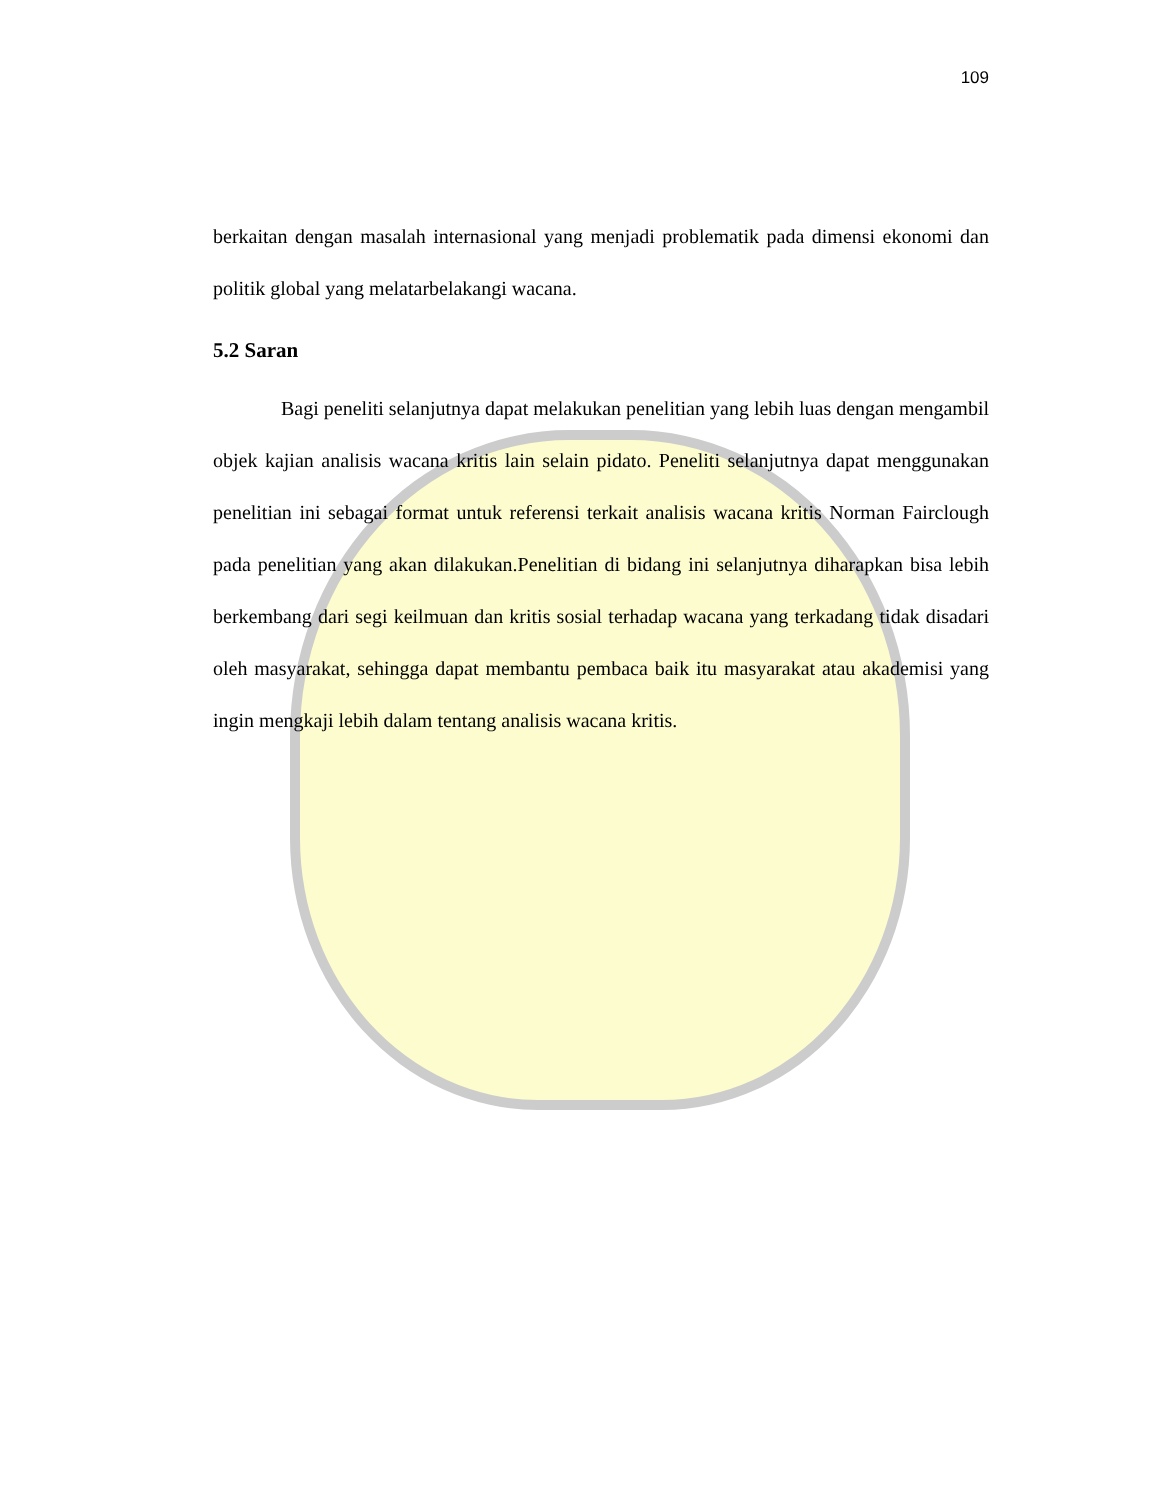109
berkaitan dengan masalah internasional yang menjadi problematik pada dimensi ekonomi dan politik global yang melatarbelakangi wacana.
5.2 Saran
Bagi peneliti selanjutnya dapat melakukan penelitian yang lebih luas dengan mengambil objek kajian analisis wacana kritis lain selain pidato. Peneliti selanjutnya dapat menggunakan penelitian ini sebagai format untuk referensi terkait analisis wacana kritis Norman Fairclough pada penelitian yang akan dilakukan.Penelitian di bidang ini selanjutnya diharapkan bisa lebih berkembang dari segi keilmuan dan kritis sosial terhadap wacana yang terkadang tidak disadari oleh masyarakat, sehingga dapat membantu pembaca baik itu masyarakat atau akademisi yang ingin mengkaji lebih dalam tentang analisis wacana kritis.